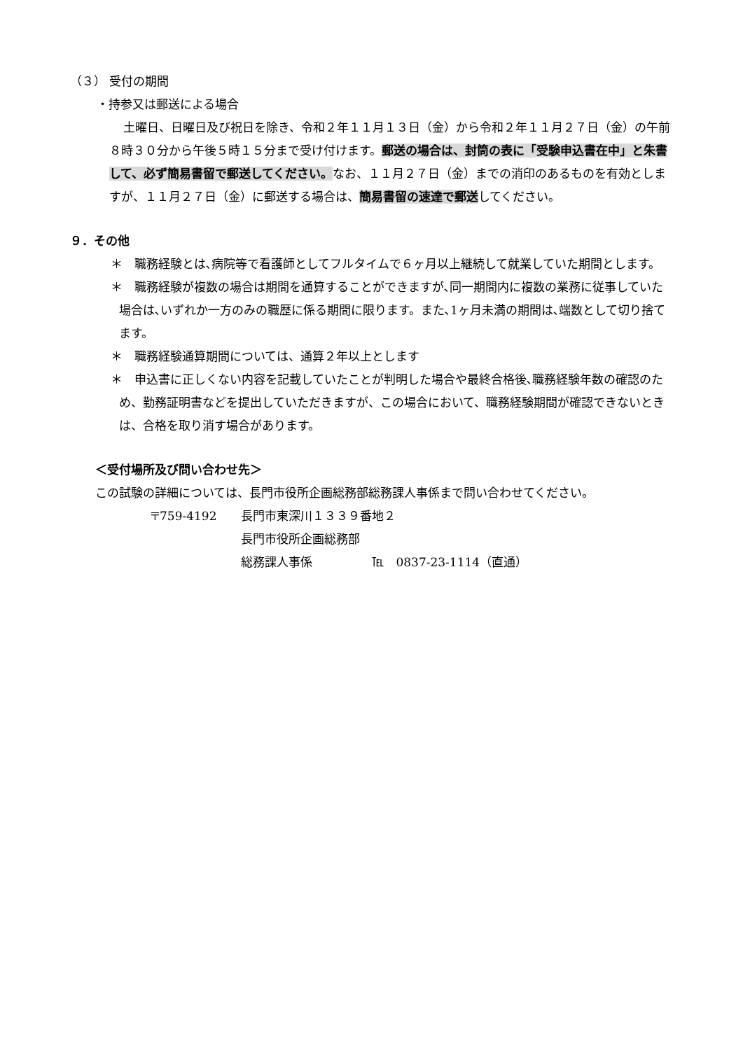（３） 受付の期間
・持参又は郵送による場合
土曜日、日曜日及び祝日を除き、令和２年１１月１３日（金）から令和２年１１月２７日（金）の午前８時３０分から午後５時１５分まで受け付けます。郵送の場合は、封筒の表に「受験申込書在中」と朱書して、必ず簡易書留で郵送してください。なお、１１月２７日（金）までの消印のあるものを有効としますが、１１月２７日（金）に郵送する場合は、簡易書留の速達で郵送してください。
９．その他
＊　職務経験とは､病院等で看護師としてフルタイムで６ヶ月以上継続して就業していた期間とします。
＊　職務経験が複数の場合は期間を通算することができますが､同一期間内に複数の業務に従事していた場合は､いずれか一方のみの職歴に係る期間に限ります。また､1ヶ月未満の期間は､端数として切り捨てます。
＊　職務経験通算期間については、通算２年以上とします
＊　申込書に正しくない内容を記載していたことが判明した場合や最終合格後､職務経験年数の確認のため、勤務証明書などを提出していただきますが、この場合において、職務経験期間が確認できないときは、合格を取り消す場合があります。
＜受付場所及び問い合わせ先＞
この試験の詳細については、長門市役所企画総務部総務課人事係まで問い合わせてください。
| 〒759-4192 | 長門市東深川１３３９番地２ |
| | 長門市役所企画総務部 |
| | 総務課人事係 ℡ 0837-23-1114（直通） |